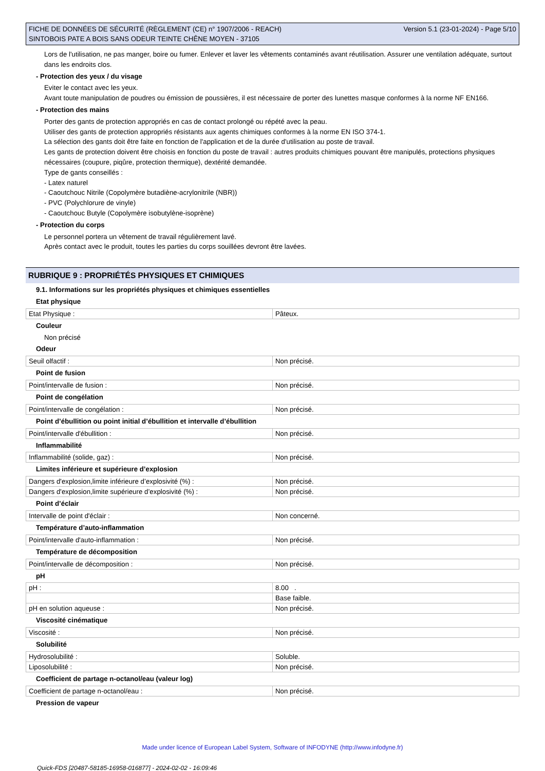FICHE DE DONNÉES DE SÉCURITÉ (RÈGLEMENT (CE) n° 1907/2006 - REACH)
SINTOBOIS PATE A BOIS SANS ODEUR TEINTE CHÊNE MOYEN - 37105
Version 5.1 (23-01-2024) - Page 5/10
Lors de l'utilisation, ne pas manger, boire ou fumer. Enlever et laver les vêtements contaminés avant réutilisation. Assurer une ventilation adéquate, surtout dans les endroits clos.
- Protection des yeux / du visage
Eviter le contact avec les yeux.
Avant toute manipulation de poudres ou émission de poussières, il est nécessaire de porter des lunettes masque conformes à la norme NF EN166.
- Protection des mains
Porter des gants de protection appropriés en cas de contact prolongé ou répété avec la peau.
Utiliser des gants de protection appropriés résistants aux agents chimiques conformes à la norme EN ISO 374-1.
La sélection des gants doit être faite en fonction de l'application et de la durée d'utilisation au poste de travail.
Les gants de protection doivent être choisis en fonction du poste de travail : autres produits chimiques pouvant être manipulés, protections physiques nécessaires (coupure, piqûre, protection thermique), dextérité demandée.
Type de gants conseillés :
- Latex naturel
- Caoutchouc Nitrile (Copolymère butadiène-acrylonitrile (NBR))
- PVC (Polychlorure de vinyle)
- Caoutchouc Butyle (Copolymère isobutylène-isoprène)
- Protection du corps
Le personnel portera un vêtement de travail régulièrement lavé.
Après contact avec le produit, toutes les parties du corps souillées devront être lavées.
RUBRIQUE 9 : PROPRIÉTÉS PHYSIQUES ET CHIMIQUES
9.1. Informations sur les propriétés physiques et chimiques essentielles
Etat physique
| Etat Physique : | Pâteux. |
Couleur
Non précisé
Odeur
| Seuil olfactif : | Non précisé. |
Point de fusion
| Point/intervalle de fusion : | Non précisé. |
Point de congélation
| Point/intervalle de congélation : | Non précisé. |
Point d’ébullition ou point initial d’ébullition et intervalle d’ébullition
| Point/intervalle d'ébullition : | Non précisé. |
Inflammabilité
| Inflammabilité (solide, gaz) : | Non précisé. |
Limites inférieure et supérieure d’explosion
| Dangers d'explosion,limite inférieure d’explosivité (%) : | Non précisé. |
| Dangers d'explosion,limite supérieure d’explosivité (%) : | Non précisé. |
Point d’éclair
| Intervalle de point d'éclair : | Non concerné. |
Température d’auto-inflammation
| Point/intervalle d'auto-inflammation : | Non précisé. |
Température de décomposition
| Point/intervalle de décomposition : | Non précisé. |
pH
| pH : | 8.00 . |
| | Base faible. |
| pH en solution aqueuse : | Non précisé. |
Viscosité cinématique
| Viscosité : | Non précisé. |
Solubilité
| Hydrosolubilité : | Soluble. |
| Liposolubilité : | Non précisé. |
Coefficient de partage n-octanol/eau (valeur log)
| Coefficient de partage n-octanol/eau : | Non précisé. |
Pression de vapeur
Made under licence of European Label System, Software of INFODYNE (http://www.infodyne.fr)
Quick-FDS [20487-58185-16958-016877] - 2024-02-02 - 16:09:46